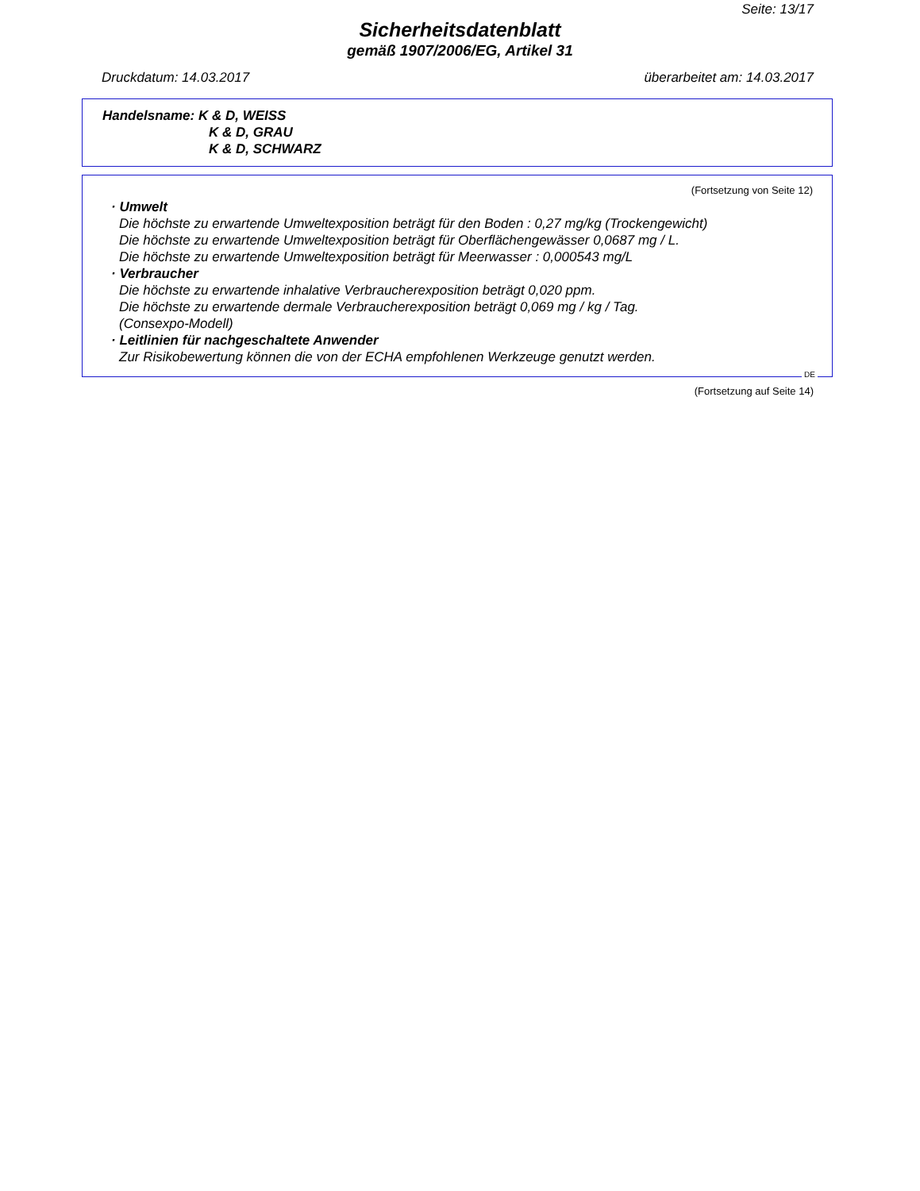Seite: 13/17
Sicherheitsdatenblatt
gemäß 1907/2006/EG, Artikel 31
Druckdatum: 14.03.2017 überarbeitet am: 14.03.2017
Handelsname: K & D, WEISS
K & D, GRAU
K & D, SCHWARZ
(Fortsetzung von Seite 12)
· Umwelt
Die höchste zu erwartende Umweltexposition beträgt für den Boden : 0,27 mg/kg (Trockengewicht)
Die höchste zu erwartende Umweltexposition beträgt für Oberflächengewässer 0,0687 mg / L.
Die höchste zu erwartende Umweltexposition beträgt für Meerwasser : 0,000543 mg/L
· Verbraucher
Die höchste zu erwartende inhalative Verbraucherexposition beträgt 0,020 ppm.
Die höchste zu erwartende dermale Verbraucherexposition beträgt 0,069 mg / kg / Tag.
(Consexpo-Modell)
· Leitlinien für nachgeschaltete Anwender
Zur Risikobewertung können die von der ECHA empfohlenen Werkzeuge genutzt werden.
DE
(Fortsetzung auf Seite 14)